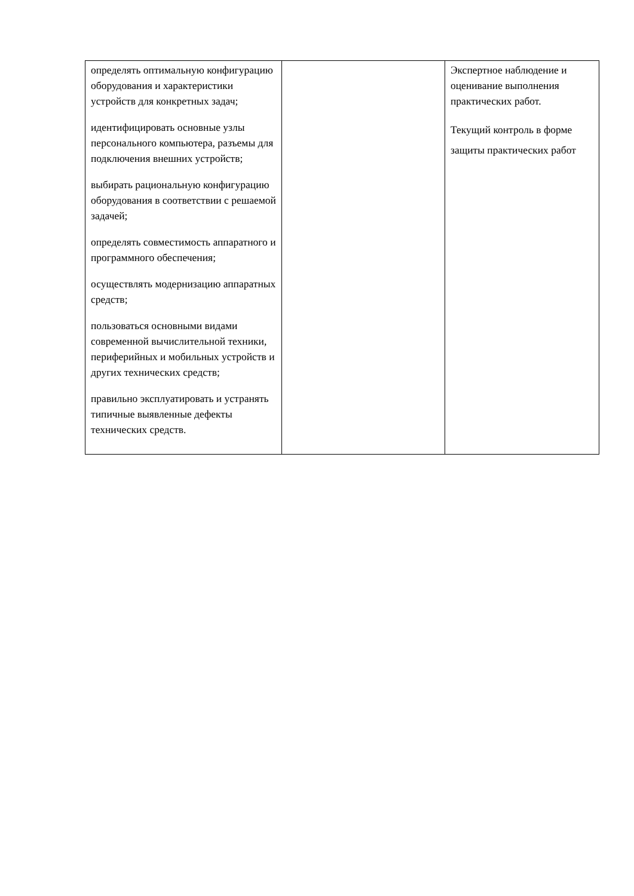| определять оптимальную конфигурацию оборудования и характеристики устройств для конкретных задач; идентифицировать основные узлы персонального компьютера, разъемы для подключения внешних устройств; выбирать рациональную конфигурацию оборудования в соответствии с решаемой задачей; определять совместимость аппаратного и программного обеспечения; осуществлять модернизацию аппаратных средств; пользоваться основными видами современной вычислительной техники, периферийных и мобильных устройств и других технических средств; правильно эксплуатировать и устранять типичные выявленные дефекты технических средств. | | Экспертное наблюдение и оценивание выполнения практических работ. Текущий контроль в форме защиты практических работ |